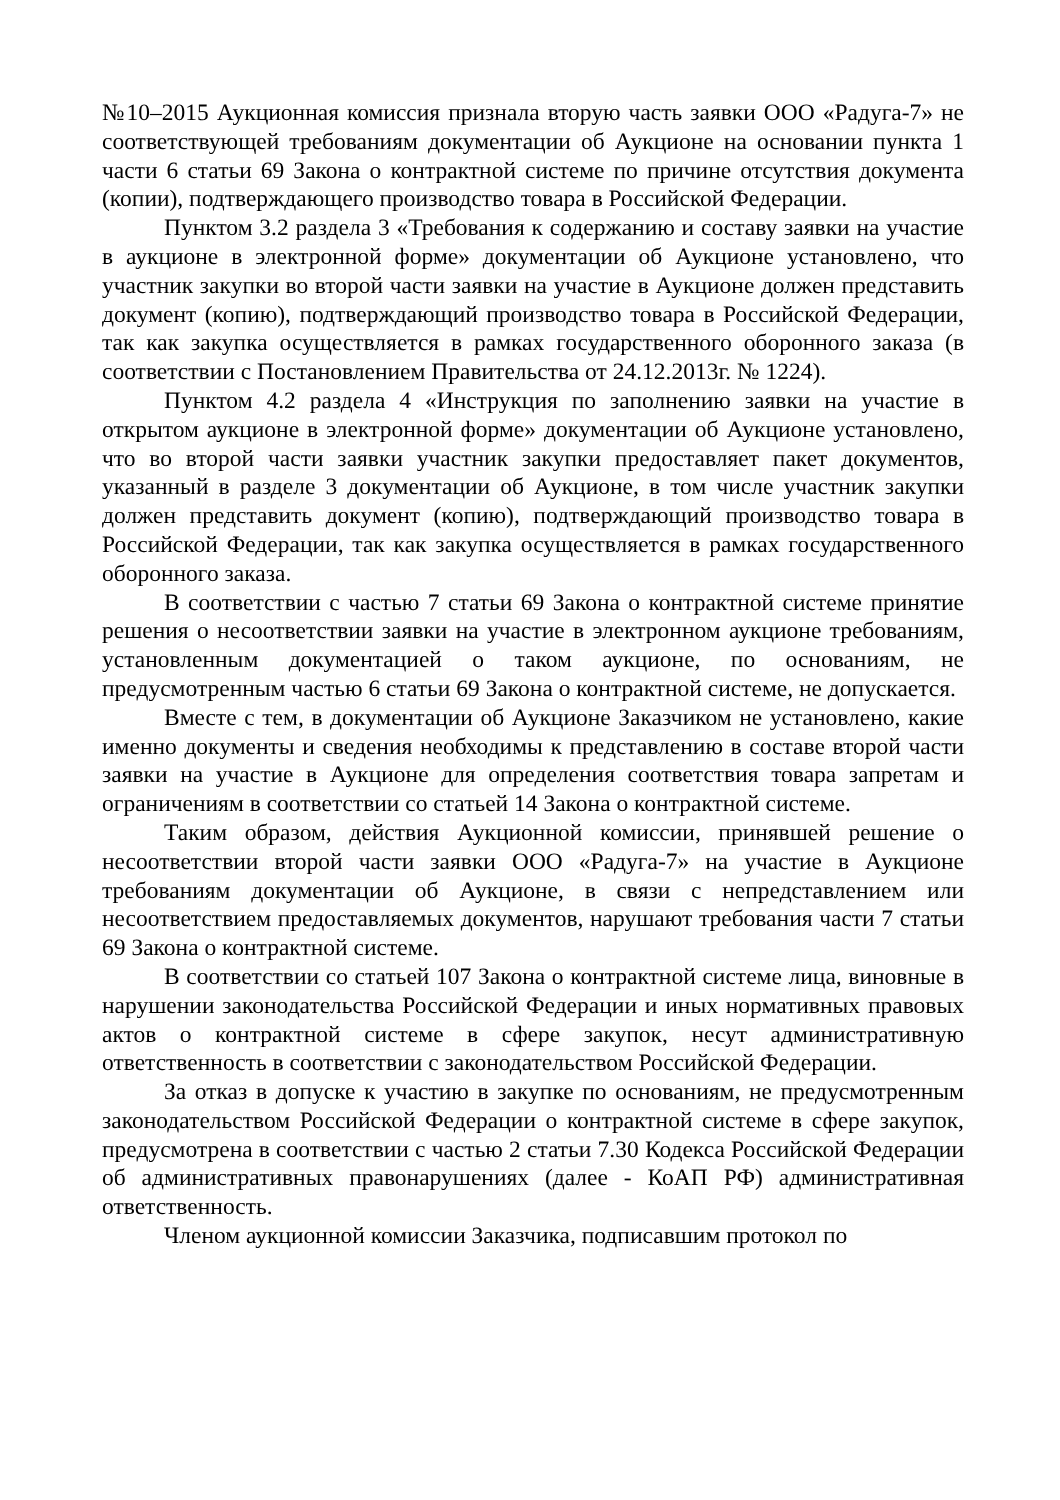№10–2015 Аукционная комиссия признала вторую часть заявки ООО «Радуга-7» не соответствующей требованиям документации об Аукционе на основании пункта 1 части 6 статьи 69 Закона о контрактной системе по причине отсутствия документа (копии), подтверждающего производство товара в Российской Федерации.
Пунктом 3.2 раздела 3 «Требования к содержанию и составу заявки на участие в аукционе в электронной форме» документации об Аукционе установлено, что участник закупки во второй части заявки на участие в Аукционе должен представить документ (копию), подтверждающий производство товара в Российской Федерации, так как закупка осуществляется в рамках государственного оборонного заказа (в соответствии с Постановлением Правительства от 24.12.2013г. № 1224).
Пунктом 4.2 раздела 4 «Инструкция по заполнению заявки на участие в открытом аукционе в электронной форме» документации об Аукционе установлено, что во второй части заявки участник закупки предоставляет пакет документов, указанный в разделе 3 документации об Аукционе, в том числе участник закупки должен представить документ (копию), подтверждающий производство товара в Российской Федерации, так как закупка осуществляется в рамках государственного оборонного заказа.
В соответствии с частью 7 статьи 69 Закона о контрактной системе принятие решения о несоответствии заявки на участие в электронном аукционе требованиям, установленным документацией о таком аукционе, по основаниям, не предусмотренным частью 6 статьи 69 Закона о контрактной системе, не допускается.
Вместе с тем, в документации об Аукционе Заказчиком не установлено, какие именно документы и сведения необходимы к представлению в составе второй части заявки на участие в Аукционе для определения соответствия товара запретам и ограничениям в соответствии со статьей 14 Закона о контрактной системе.
Таким образом, действия Аукционной комиссии, принявшей решение о несоответствии второй части заявки ООО «Радуга-7» на участие в Аукционе требованиям документации об Аукционе, в связи с непредставлением или несоответствием предоставляемых документов, нарушают требования части 7 статьи 69 Закона о контрактной системе.
В соответствии со статьей 107 Закона о контрактной системе лица, виновные в нарушении законодательства Российской Федерации и иных нормативных правовых актов о контрактной системе в сфере закупок, несут административную ответственность в соответствии с законодательством Российской Федерации.
За отказ в допуске к участию в закупке по основаниям, не предусмотренным законодательством Российской Федерации о контрактной системе в сфере закупок, предусмотрена в соответствии с частью 2 статьи 7.30 Кодекса Российской Федерации об административных правонарушениях (далее - КоАП РФ) административная ответственность.
Членом аукционной комиссии Заказчика, подписавшим протокол по